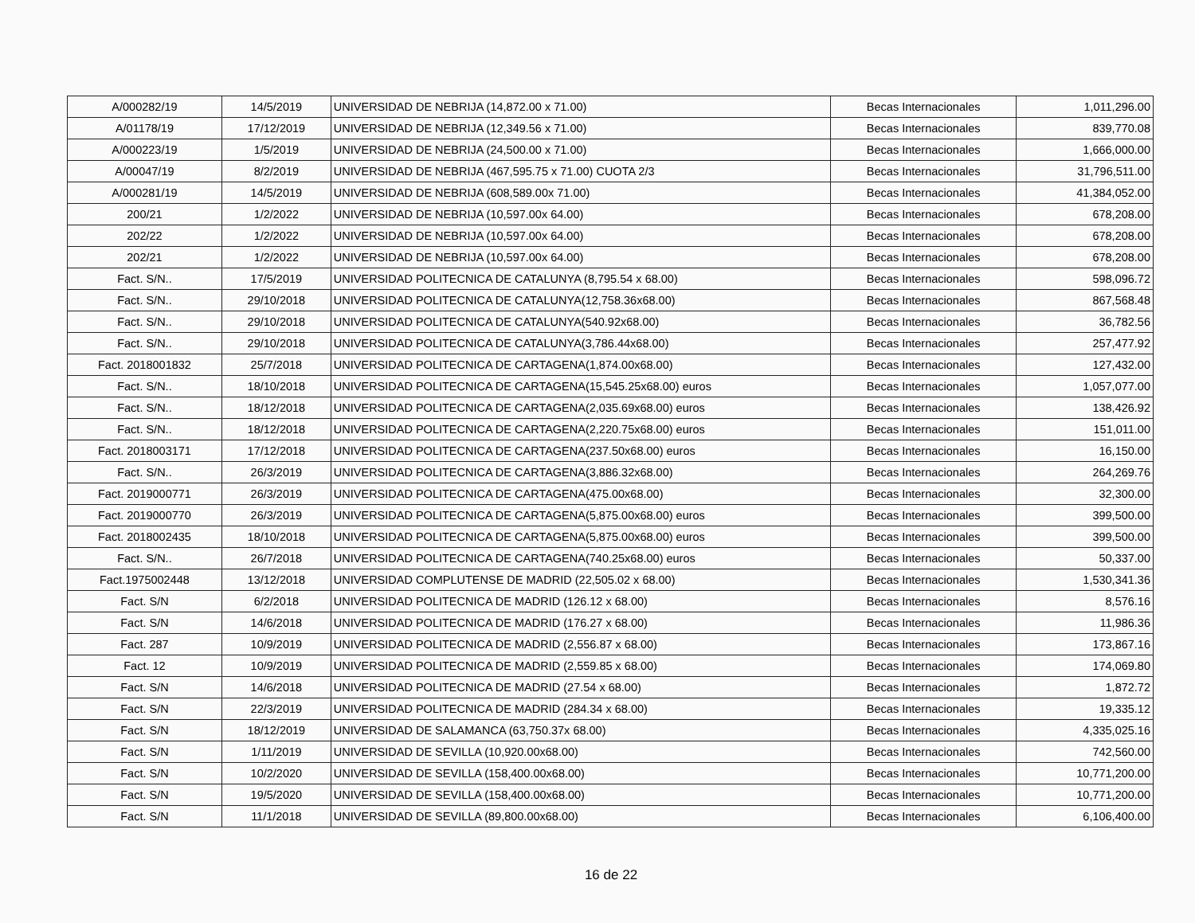| A/000282/19 | 14/5/2019 | UNIVERSIDAD DE NEBRIJA (14,872.00 x 71.00) | Becas Internacionales | 1,011,296.00 |
| A/01178/19 | 17/12/2019 | UNIVERSIDAD DE NEBRIJA (12,349.56 x 71.00) | Becas Internacionales | 839,770.08 |
| A/000223/19 | 1/5/2019 | UNIVERSIDAD DE NEBRIJA (24,500.00 x 71.00) | Becas Internacionales | 1,666,000.00 |
| A/00047/19 | 8/2/2019 | UNIVERSIDAD DE NEBRIJA (467,595.75 x 71.00) CUOTA 2/3 | Becas Internacionales | 31,796,511.00 |
| A/000281/19 | 14/5/2019 | UNIVERSIDAD DE NEBRIJA (608,589.00x 71.00) | Becas Internacionales | 41,384,052.00 |
| 200/21 | 1/2/2022 | UNIVERSIDAD DE NEBRIJA (10,597.00x 64.00) | Becas Internacionales | 678,208.00 |
| 202/22 | 1/2/2022 | UNIVERSIDAD DE NEBRIJA (10,597.00x 64.00) | Becas Internacionales | 678,208.00 |
| 202/21 | 1/2/2022 | UNIVERSIDAD DE NEBRIJA (10,597.00x 64.00) | Becas Internacionales | 678,208.00 |
| Fact. S/N.. | 17/5/2019 | UNIVERSIDAD POLITECNICA DE CATALUNYA (8,795.54 x 68.00) | Becas Internacionales | 598,096.72 |
| Fact. S/N.. | 29/10/2018 | UNIVERSIDAD POLITECNICA DE CATALUNYA(12,758.36x68.00) | Becas Internacionales | 867,568.48 |
| Fact. S/N.. | 29/10/2018 | UNIVERSIDAD POLITECNICA DE CATALUNYA(540.92x68.00) | Becas Internacionales | 36,782.56 |
| Fact. S/N.. | 29/10/2018 | UNIVERSIDAD POLITECNICA DE CATALUNYA(3,786.44x68.00) | Becas Internacionales | 257,477.92 |
| Fact. 2018001832 | 25/7/2018 | UNIVERSIDAD POLITECNICA DE CARTAGENA(1,874.00x68.00) | Becas Internacionales | 127,432.00 |
| Fact. S/N.. | 18/10/2018 | UNIVERSIDAD POLITECNICA DE CARTAGENA(15,545.25x68.00) euros | Becas Internacionales | 1,057,077.00 |
| Fact. S/N.. | 18/12/2018 | UNIVERSIDAD POLITECNICA DE CARTAGENA(2,035.69x68.00) euros | Becas Internacionales | 138,426.92 |
| Fact. S/N.. | 18/12/2018 | UNIVERSIDAD POLITECNICA DE CARTAGENA(2,220.75x68.00) euros | Becas Internacionales | 151,011.00 |
| Fact. 2018003171 | 17/12/2018 | UNIVERSIDAD POLITECNICA DE CARTAGENA(237.50x68.00) euros | Becas Internacionales | 16,150.00 |
| Fact. S/N.. | 26/3/2019 | UNIVERSIDAD POLITECNICA DE CARTAGENA(3,886.32x68.00) | Becas Internacionales | 264,269.76 |
| Fact. 2019000771 | 26/3/2019 | UNIVERSIDAD POLITECNICA DE CARTAGENA(475.00x68.00) | Becas Internacionales | 32,300.00 |
| Fact. 2019000770 | 26/3/2019 | UNIVERSIDAD POLITECNICA DE CARTAGENA(5,875.00x68.00) euros | Becas Internacionales | 399,500.00 |
| Fact. 2018002435 | 18/10/2018 | UNIVERSIDAD POLITECNICA DE CARTAGENA(5,875.00x68.00) euros | Becas Internacionales | 399,500.00 |
| Fact. S/N.. | 26/7/2018 | UNIVERSIDAD POLITECNICA DE CARTAGENA(740.25x68.00) euros | Becas Internacionales | 50,337.00 |
| Fact.1975002448 | 13/12/2018 | UNIVERSIDAD COMPLUTENSE DE MADRID (22,505.02 x 68.00) | Becas Internacionales | 1,530,341.36 |
| Fact. S/N | 6/2/2018 | UNIVERSIDAD POLITECNICA DE MADRID (126.12 x 68.00) | Becas Internacionales | 8,576.16 |
| Fact. S/N | 14/6/2018 | UNIVERSIDAD POLITECNICA DE MADRID (176.27 x 68.00) | Becas Internacionales | 11,986.36 |
| Fact. 287 | 10/9/2019 | UNIVERSIDAD POLITECNICA DE MADRID (2,556.87 x 68.00) | Becas Internacionales | 173,867.16 |
| Fact. 12 | 10/9/2019 | UNIVERSIDAD POLITECNICA DE MADRID (2,559.85 x 68.00) | Becas Internacionales | 174,069.80 |
| Fact. S/N | 14/6/2018 | UNIVERSIDAD POLITECNICA DE MADRID (27.54 x 68.00) | Becas Internacionales | 1,872.72 |
| Fact. S/N | 22/3/2019 | UNIVERSIDAD POLITECNICA DE MADRID (284.34 x 68.00) | Becas Internacionales | 19,335.12 |
| Fact. S/N | 18/12/2019 | UNIVERSIDAD DE SALAMANCA (63,750.37x 68.00) | Becas Internacionales | 4,335,025.16 |
| Fact. S/N | 1/11/2019 | UNIVERSIDAD DE SEVILLA (10,920.00x68.00) | Becas Internacionales | 742,560.00 |
| Fact. S/N | 10/2/2020 | UNIVERSIDAD DE SEVILLA (158,400.00x68.00) | Becas Internacionales | 10,771,200.00 |
| Fact. S/N | 19/5/2020 | UNIVERSIDAD DE SEVILLA (158,400.00x68.00) | Becas Internacionales | 10,771,200.00 |
| Fact. S/N | 11/1/2018 | UNIVERSIDAD DE SEVILLA (89,800.00x68.00) | Becas Internacionales | 6,106,400.00 |
16 de 22